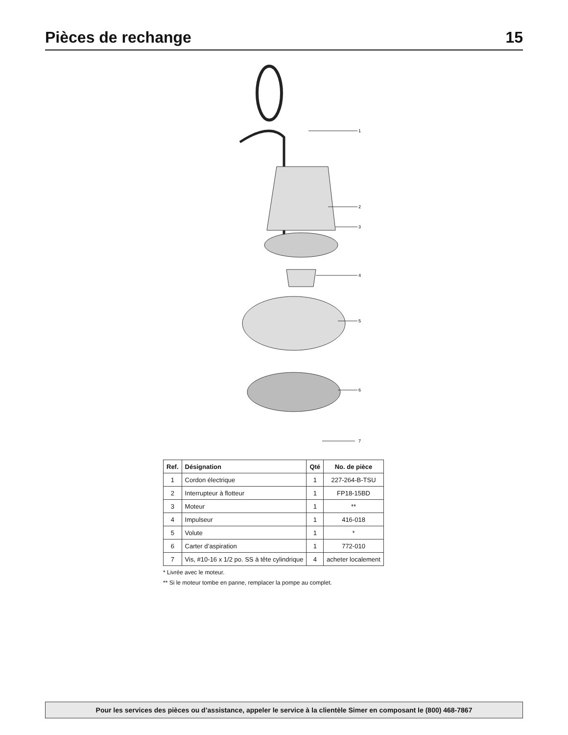Pièces de rechange 15
1
2
3
4
5
6
7
| Ref. | Désignation | Qté | No. de pièce |
| --- | --- | --- | --- |
| 1 | Cordon électrique | 1 | 227-264-B-TSU |
| 2 | Interrupteur à flotteur | 1 | FP18-15BD |
| 3 | Moteur | 1 | ** |
| 4 | Impulseur | 1 | 416-018 |
| 5 | Volute | 1 | * |
| 6 | Carter d’aspiration | 1 | 772-010 |
| 7 | Vis, #10-16 x 1/2 po. SS à tête cylindrique | 4 | acheter localement |
* Livrée avec le moteur.
** Si le moteur tombe en panne, remplacer la pompe au complet.
Pour les services des pièces ou d’assistance, appeler le service à la clientèle Simer en composant le (800) 468-7867